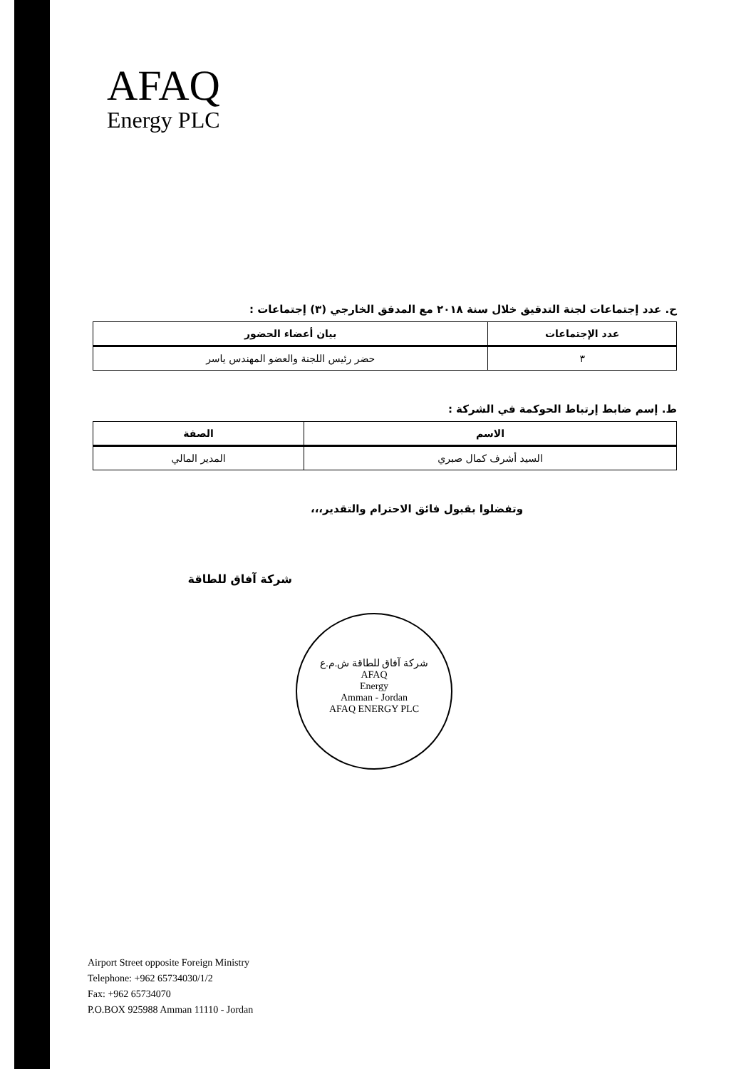AFAQ
Energy PLC
ح. عدد إجتماعات لجنة التدقيق خلال سنة ٢٠١٨ مع المدقق الخارجي (٣) إجتماعات :
| عدد الإجتماعات | بيان أعضاء الحضور |
| --- | --- |
| ٣ | حضر رئيس اللجنة والعضو المهندس ياسر |
ط. إسم ضابط إرتباط الحوكمة في الشركة :
| الاسم | الصفة |
| --- | --- |
| السيد أشرف كمال صبري | المدير المالي |
وتفضلوا بقبول فائق الاحترام والتقدير،،،
شركة آفاق للطاقة
شركة آفاق للطاقة ش.م.ع
AFAQ
Energy
Amman - Jordan
AFAQ ENERGY PLC
Airport Street opposite Foreign Ministry
Telephone: +962 65734030/1/2
Fax: +962 65734070
P.O.BOX 925988 Amman 11110 - Jordan